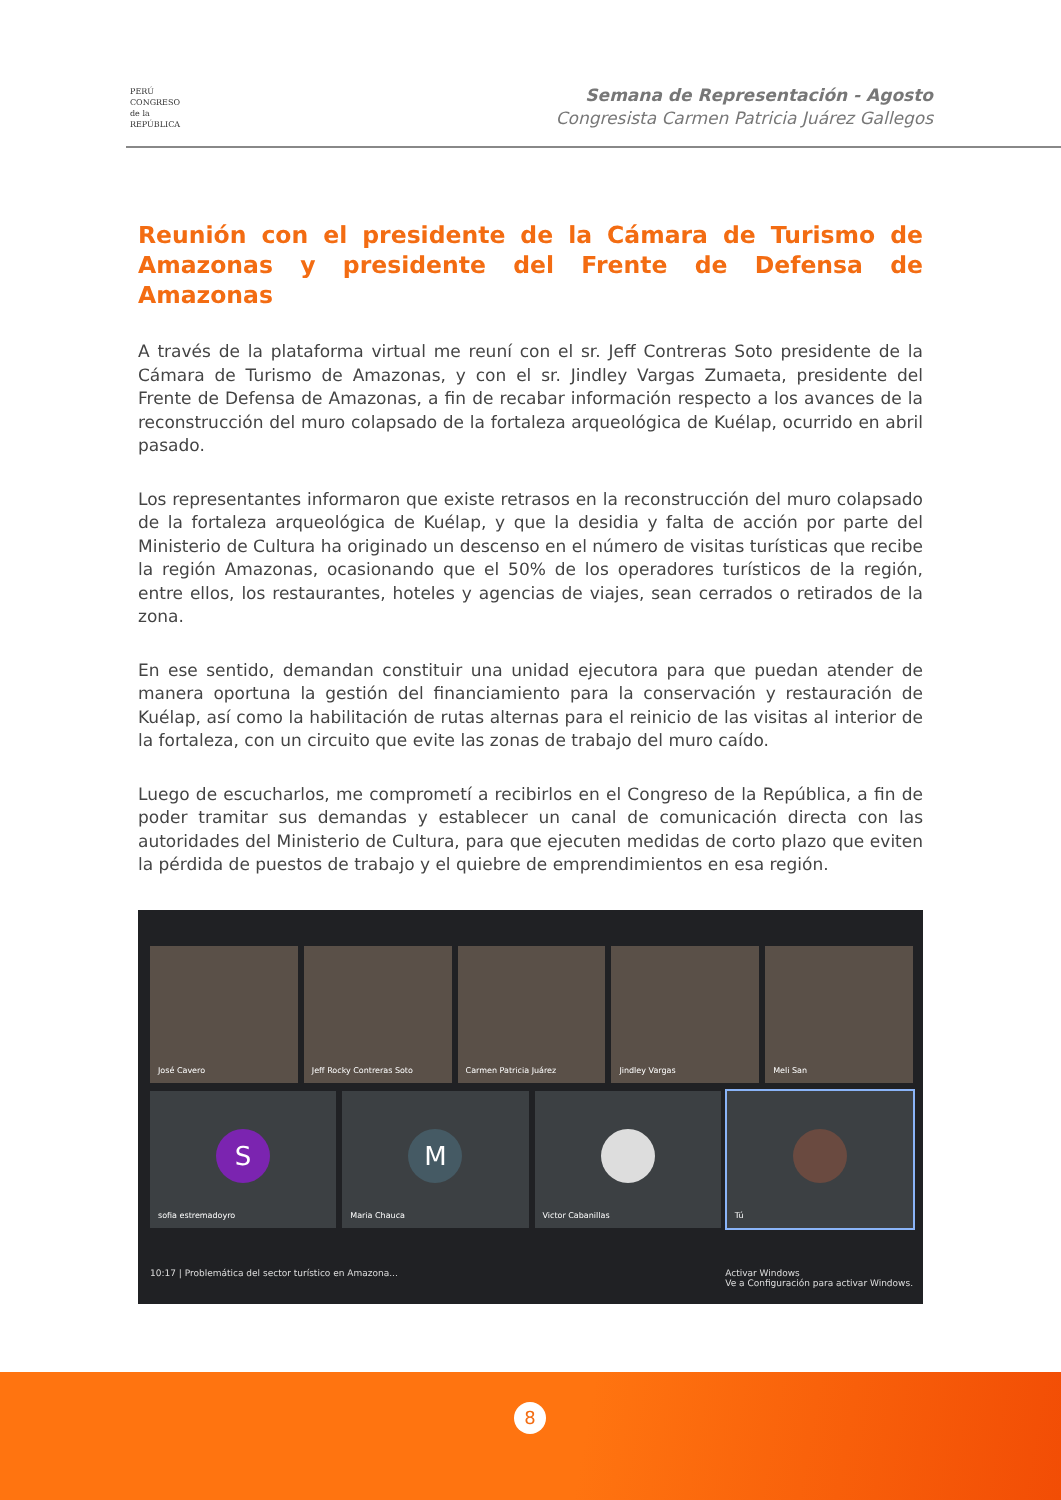PERÚ
CONGRESO
de la
REPÚBLICA
Semana de Representación - Agosto
Congresista Carmen Patricia Juárez Gallegos
Reunión con el presidente de la Cámara de Turismo de Amazonas y presidente del Frente de Defensa de Amazonas
A través de la plataforma virtual me reuní con el sr. Jeff Contreras Soto presidente de la Cámara de Turismo de Amazonas, y con el sr. Jindley Vargas Zumaeta, presidente del Frente de Defensa de Amazonas, a fin de recabar información respecto a los avances de la reconstrucción del muro colapsado de la fortaleza arqueológica de Kuélap, ocurrido en abril pasado.
Los representantes informaron que existe retrasos en la reconstrucción del muro colapsado de la fortaleza arqueológica de Kuélap, y que la desidia y falta de acción por parte del Ministerio de Cultura ha originado un descenso en el número de visitas turísticas que recibe la región Amazonas, ocasionando que el 50% de los operadores turísticos de la región, entre ellos, los restaurantes, hoteles y agencias de viajes, sean cerrados o retirados de la zona.
En ese sentido, demandan constituir una unidad ejecutora para que puedan atender de manera oportuna la gestión del financiamiento para la conservación y restauración de Kuélap, así como la habilitación de rutas alternas para el reinicio de las visitas al interior de la fortaleza, con un circuito que evite las zonas de trabajo del muro caído.
Luego de escucharlos, me comprometí a recibirlos en el Congreso de la República, a fin de poder tramitar sus demandas y establecer un canal de comunicación directa con las autoridades del Ministerio de Cultura, para que ejecuten medidas de corto plazo que eviten la pérdida de puestos de trabajo y el quiebre de emprendimientos en esa región.
José Cavero
Jeff Rocky Contreras Soto
Carmen Patricia Juárez
Jindley Vargas
Meli San
S
sofia estremadoyro
M
Maria Chauca
Victor Cabanillas
Tú
10:17 | Problemática del sector turístico en Amazona... Activar Windows
Ve a Configuración para activar Windows.
8